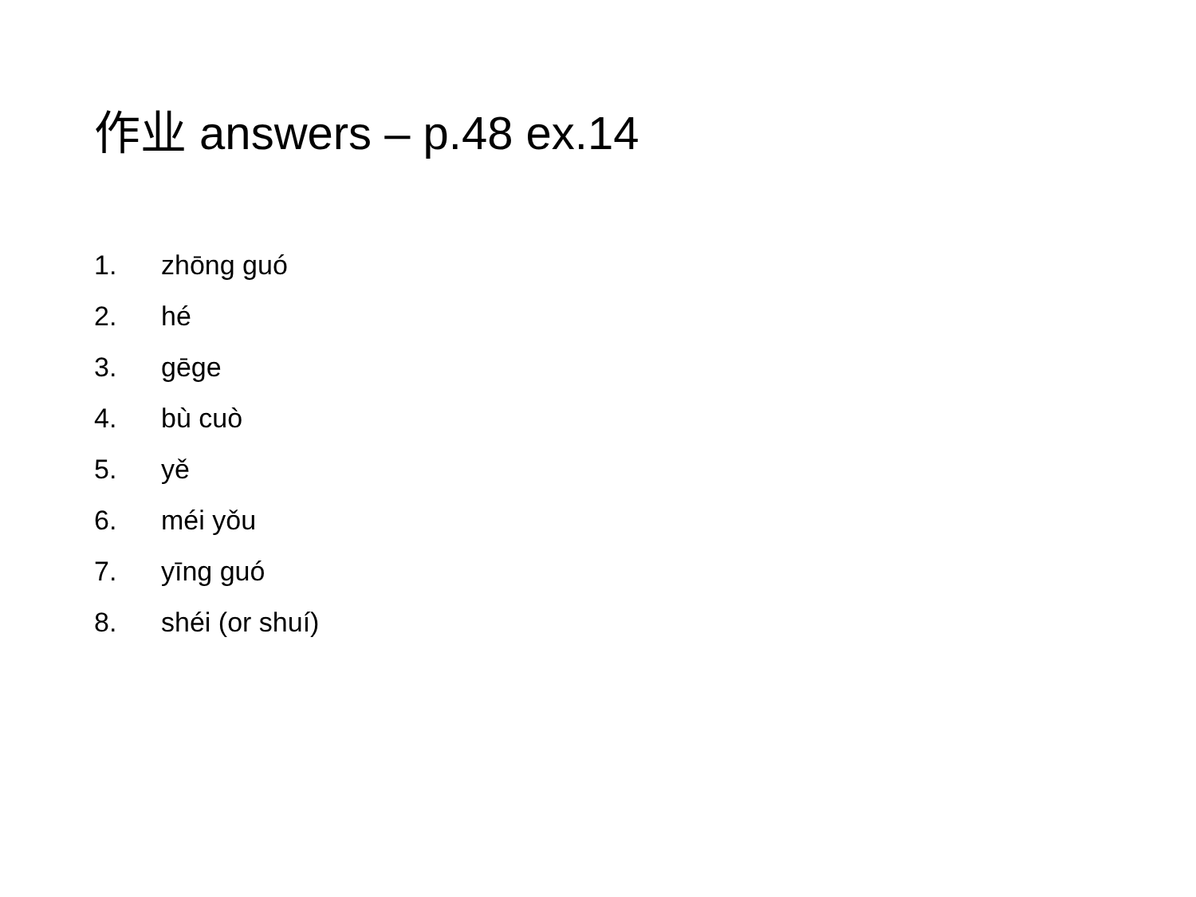作业 answers – p.48 ex.14
1. zhōng guó
2. hé
3. gēge
4. bù cuò
5. yě
6. méi yǒu
7. yīng guó
8. shéi (or shuí)